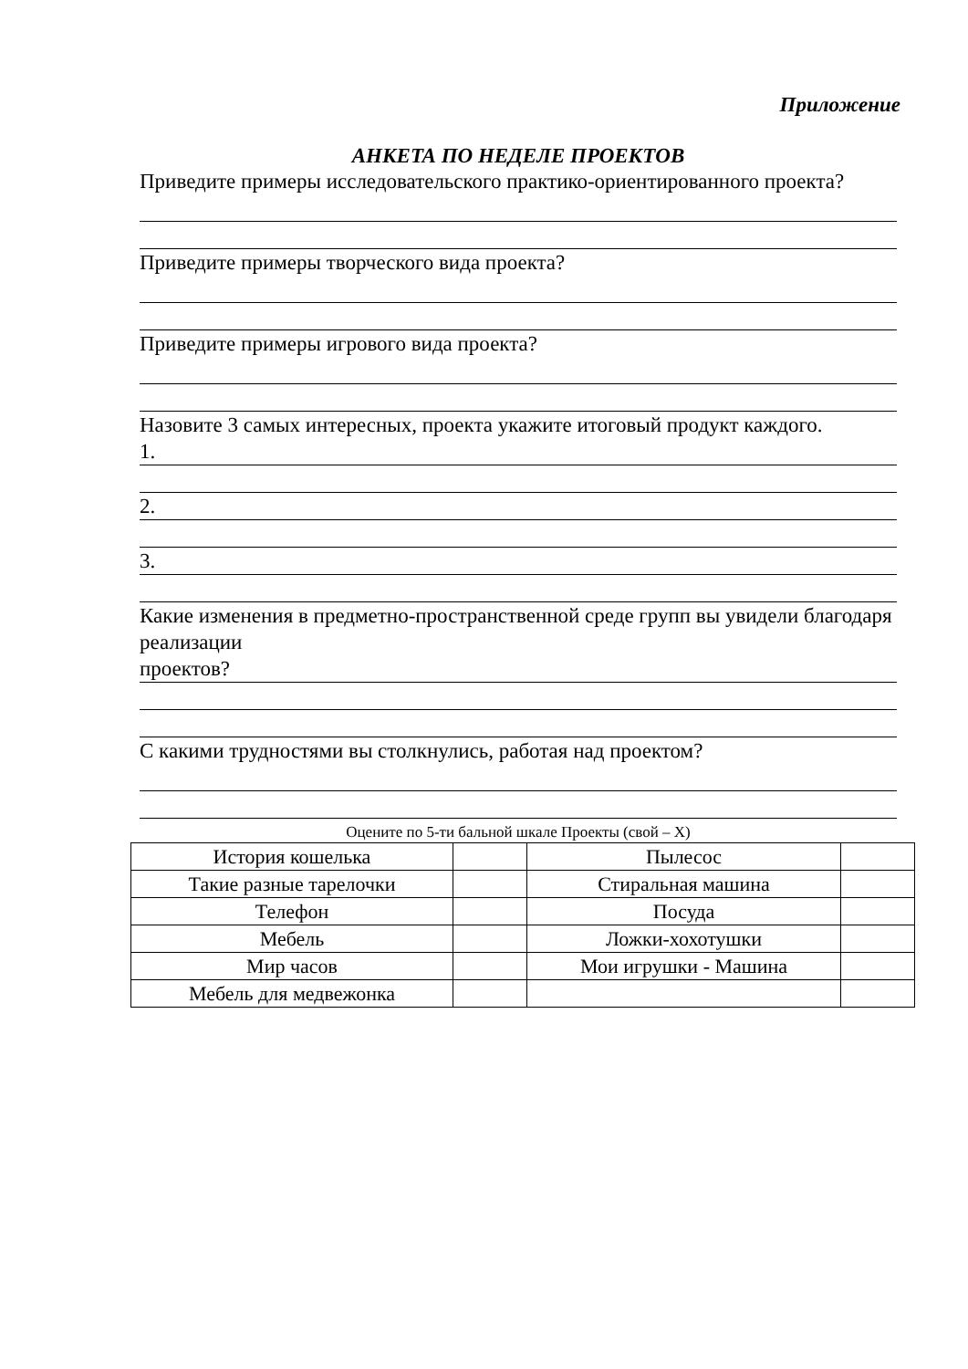Приложение
АНКЕТА ПО НЕДЕЛЕ ПРОЕКТОВ
Приведите примеры исследовательского практико-ориентированного проекта?
Приведите примеры творческого вида проекта?
Приведите примеры игрового вида проекта?
Назовите 3 самых интересных, проекта укажите итоговый продукт каждого.
1.
2.
3.
Какие изменения в предметно-пространственной среде групп вы увидели благодаря реализации
проектов?
С какими трудностями вы столкнулись, работая над проектом?
Оцените по 5-ти бальной шкале Проекты (свой – Х)
| История кошелька | | Пылесос | |
| Такие разные тарелочки | | Стиральная машина | |
| Телефон | | Посуда | |
| Мебель | | Ложки-хохотушки | |
| Мир часов | | Мои игрушки - Машина | |
| Мебель для медвежонка | | | |